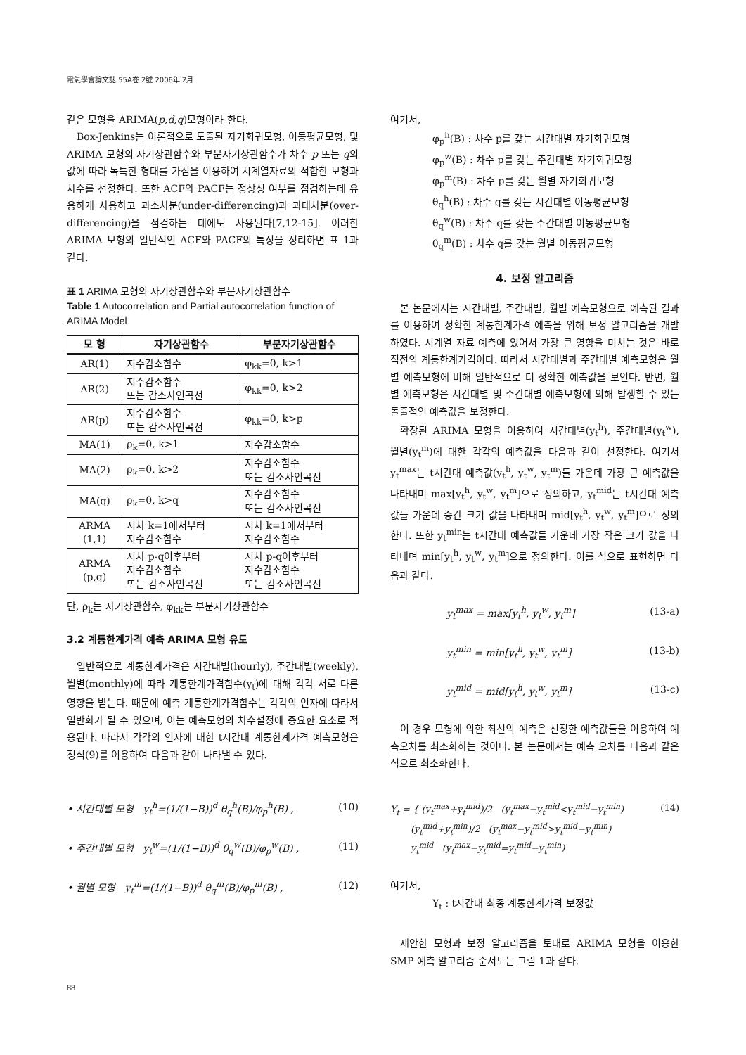電氣學會論文誌 55A卷 2號 2006年 2月
같은 모형을 ARIMA(p,d,q)모형이라 한다.
Box-Jenkins는 이론적으로 도출된 자기회귀모형, 이동평균모형, 및 ARIMA 모형의 자기상관함수와 부분자기상관함수가 차수 p 또는 q의 값에 따라 독특한 형태를 가짐을 이용하여 시계열자료의 적합한 모형과 차수를 선정한다. 또한 ACF와 PACF는 정상성 여부를 점검하는데 유용하게 사용하고 과소차분(under-differencing)과 과대차분(over-differencing)을 점검하는 데에도 사용된다[7,12-15]. 이러한 ARIMA 모형의 일반적인 ACF와 PACF의 특징을 정리하면 표 1과 같다.
표 1 ARIMA 모형의 자기상관함수와 부분자기상관함수
Table 1 Autocorrelation and Partial autocorrelation function of ARIMA Model
| 모 형 | 자기상관함수 | 부분자기상관함수 |
| --- | --- | --- |
| AR(1) | 지수감소함수 | φ<sub>kk</sub>=0, k>1 |
| AR(2) | 지수감소함수 또는 감소사인곡선 | φ<sub>kk</sub>=0, k>2 |
| AR(p) | 지수감소함수 또는 감소사인곡선 | φ<sub>kk</sub>=0, k>p |
| MA(1) | ρ<sub>k</sub>=0, k>1 | 지수감소함수 |
| MA(2) | ρ<sub>k</sub>=0, k>2 | 지수감소함수 또는 감소사인곡선 |
| MA(q) | ρ<sub>k</sub>=0, k>q | 지수감소함수 또는 감소사인곡선 |
| ARMA (1,1) | 시차 k=1에서부터 지수감소함수 | 시차 k=1에서부터 지수감소함수 |
| ARMA (p,q) | 시차 p-q이후부터 지수감소함수 또는 감소사인곡선 | 시차 p-q이후부터 지수감소함수 또는 감소사인곡선 |
단, ρ<sub>k</sub>는 자기상관함수, φ<sub>kk</sub>는 부분자기상관함수
3.2 계통한계가격 예측 ARIMA 모형 유도
일반적으로 계통한계가격은 시간대별(hourly), 주간대별(weekly), 월별(monthly)에 따라 계통한계가격함수(y<sub>t</sub>)에 대해 각각 서로 다른 영향을 받는다. 때문에 예측 계통한계가격함수는 각각의 인자에 따라서 일반화가 될 수 있으며, 이는 예측모형의 차수설정에 중요한 요소로 적용된다. 따라서 각각의 인자에 대한 t시간대 계통한계가격 예측모형은 정식(9)를 이용하여 다음과 같이 나타낼 수 있다.
• 시간대별 모형 y<sub>t</sub><sup>h</sup>=(1/(1−B))<sup>d</sup> θ<sub>q</sub><sup>h</sup>(B)/φ<sub>p</sub><sup>h</sup>(B) , (10)
• 주간대별 모형 y<sub>t</sub><sup>w</sup>=(1/(1−B))<sup>d</sup> θ<sub>q</sub><sup>w</sup>(B)/φ<sub>p</sub><sup>w</sup>(B) , (11)
• 월별 모형 y<sub>t</sub><sup>m</sup>=(1/(1−B))<sup>d</sup> θ<sub>q</sub><sup>m</sup>(B)/φ<sub>p</sub><sup>m</sup>(B) , (12)
여기서,
φ<sub>p</sub><sup>h</sup>(B) : 차수 p를 갖는 시간대별 자기회귀모형
φ<sub>p</sub><sup>w</sup>(B) : 차수 p를 갖는 주간대별 자기회귀모형
φ<sub>p</sub><sup>m</sup>(B) : 차수 p를 갖는 월별 자기회귀모형
θ<sub>q</sub><sup>h</sup>(B) : 차수 q를 갖는 시간대별 이동평균모형
θ<sub>q</sub><sup>w</sup>(B) : 차수 q를 갖는 주간대별 이동평균모형
θ<sub>q</sub><sup>m</sup>(B) : 차수 q를 갖는 월별 이동평균모형
4. 보정 알고리즘
본 논문에서는 시간대별, 주간대별, 월별 예측모형으로 예측된 결과를 이용하여 정확한 계통한계가격 예측을 위해 보정 알고리즘을 개발하였다. 시계열 자료 예측에 있어서 가장 큰 영향을 미치는 것은 바로 직전의 계통한계가격이다. 따라서 시간대별과 주간대별 예측모형은 월별 예측모형에 비해 일반적으로 더 정확한 예측값을 보인다. 반면, 월별 예측모형은 시간대별 및 주간대별 예측모형에 의해 발생할 수 있는 돌출적인 예측값을 보정한다.
확장된 ARIMA 모형을 이용하여 시간대별(y<sub>t</sub><sup>h</sup>), 주간대별(y<sub>t</sub><sup>w</sup>), 월별(y<sub>t</sub><sup>m</sup>)에 대한 각각의 예측값을 다음과 같이 선정한다. 여기서 y<sub>t</sub><sup>max</sup>는 t시간대 예측값(y<sub>t</sub><sup>h</sup>, y<sub>t</sub><sup>w</sup>, y<sub>t</sub><sup>m</sup>)들 가운데 가장 큰 예측값을 나타내며 max[y<sub>t</sub><sup>h</sup>, y<sub>t</sub><sup>w</sup>, y<sub>t</sub><sup>m</sup>]으로 정의하고, y<sub>t</sub><sup>mid</sup>는 t시간대 예측값들 가운데 중간 크기 값을 나타내며 mid[y<sub>t</sub><sup>h</sup>, y<sub>t</sub><sup>w</sup>, y<sub>t</sub><sup>m</sup>]으로 정의한다. 또한 y<sub>t</sub><sup>min</sup>는 t시간대 예측값들 가운데 가장 작은 크기 값을 나타내며 min[y<sub>t</sub><sup>h</sup>, y<sub>t</sub><sup>w</sup>, y<sub>t</sub><sup>m</sup>]으로 정의한다. 이를 식으로 표현하면 다음과 같다.
y<sub>t</sub><sup>max</sup> = max[y<sub>t</sub><sup>h</sup>, y<sub>t</sub><sup>w</sup>, y<sub>t</sub><sup>m</sup>] (13-a)
y<sub>t</sub><sup>min</sup> = min[y<sub>t</sub><sup>h</sup>, y<sub>t</sub><sup>w</sup>, y<sub>t</sub><sup>m</sup>] (13-b)
y<sub>t</sub><sup>mid</sup> = mid[y<sub>t</sub><sup>h</sup>, y<sub>t</sub><sup>w</sup>, y<sub>t</sub><sup>m</sup>] (13-c)
이 경우 모형에 의한 최선의 예측은 선정한 예측값들을 이용하여 예측오차를 최소화하는 것이다. 본 논문에서는 예측 오차를 다음과 같은 식으로 최소화한다.
Y<sub>t</sub> = { (y<sub>t</sub><sup>max</sup>+y<sub>t</sub><sup>mid</sup>)/2 (y<sub>t</sub><sup>max</sup>−y<sub>t</sub><sup>mid</sup><y<sub>t</sub><sup>mid</sup>−y<sub>t</sub><sup>min</sup>)
(y<sub>t</sub><sup>mid</sup>+y<sub>t</sub><sup>min</sup>)/2 (y<sub>t</sub><sup>max</sup>−y<sub>t</sub><sup>mid</sup>>y<sub>t</sub><sup>mid</sup>−y<sub>t</sub><sup>min</sup>)
y<sub>t</sub><sup>mid</sup> (y<sub>t</sub><sup>max</sup>−y<sub>t</sub><sup>mid</sup>=y<sub>t</sub><sup>mid</sup>−y<sub>t</sub><sup>min</sup>) (14)
여기서,
Y<sub>t</sub> : t시간대 최종 계통한계가격 보정값
제안한 모형과 보정 알고리즘을 토대로 ARIMA 모형을 이용한 SMP 예측 알고리즘 순서도는 그림 1과 같다.
88